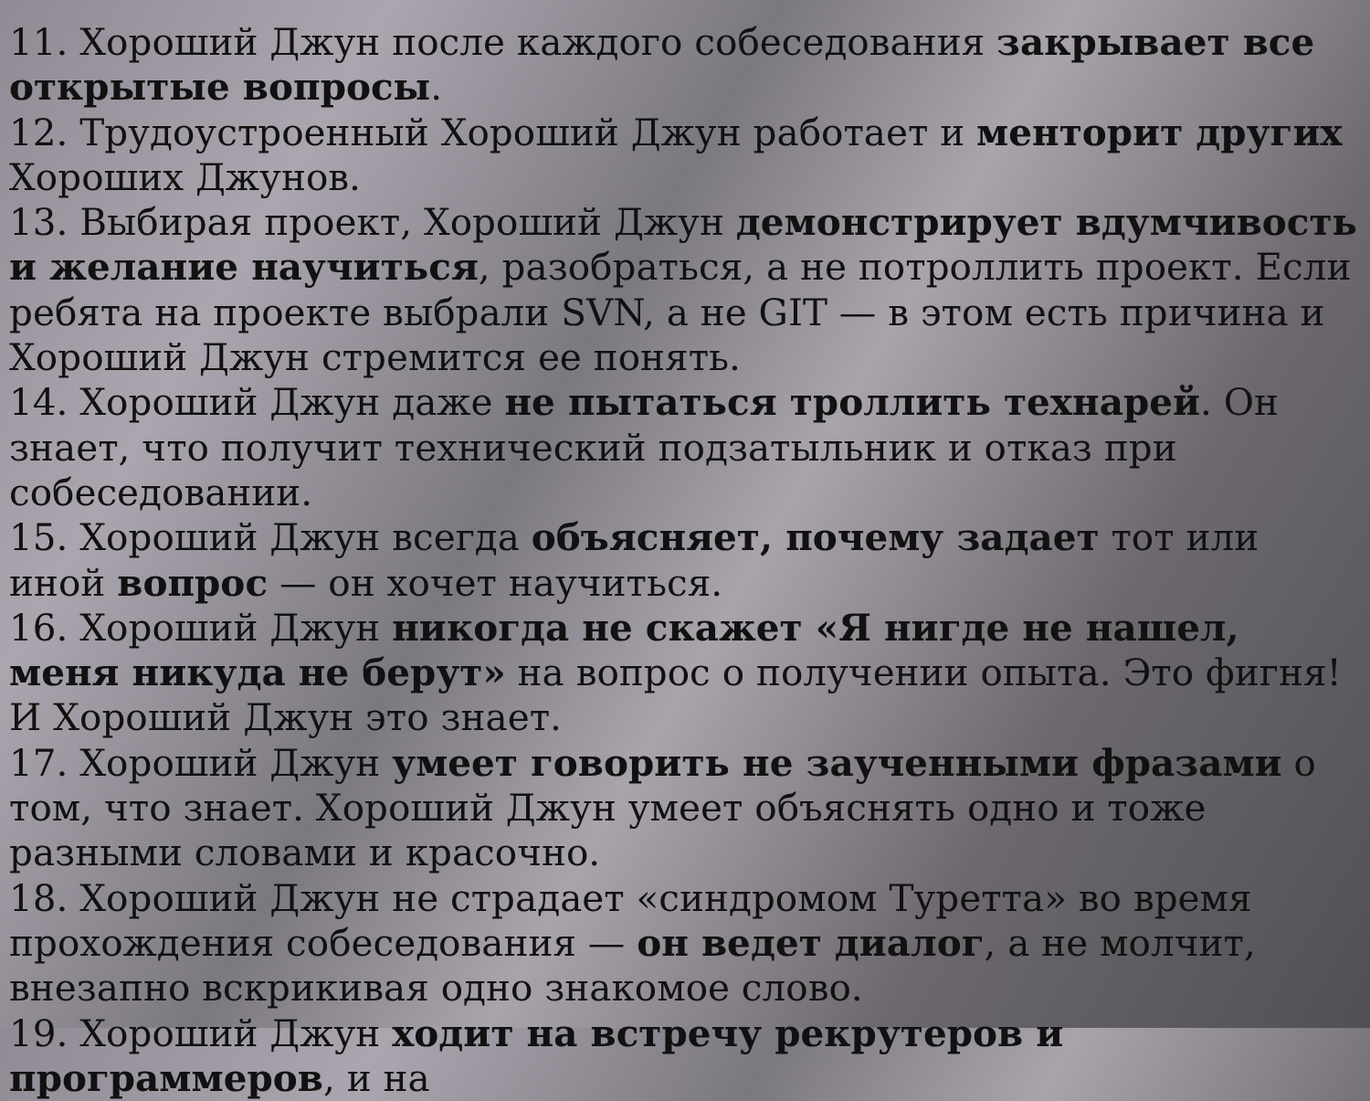11. Хороший Джун после каждого собеседования закрывает все открытые вопросы.
12. Трудоустроенный Хороший Джун работает и менторит других Хороших Джунов.
13. Выбирая проект, Хороший Джун демонстрирует вдумчивость и желание научиться, разобраться, а не потроллить проект. Если ребята на проекте выбрали SVN, а не GIT — в этом есть причина и Хороший Джун стремится ее понять.
14. Хороший Джун даже не пытаться троллить технарей. Он знает, что получит технический подзатыльник и отказ при собеседовании.
15. Хороший Джун всегда объясняет, почему задает тот или иной вопрос — он хочет научиться.
16. Хороший Джун никогда не скажет «Я нигде не нашел, меня никуда не берут» на вопрос о получении опыта. Это фигня! И Хороший Джун это знает.
17. Хороший Джун умеет говорить не заученными фразами о том, что знает. Хороший Джун умеет объяснять одно и тоже разными словами и красочно.
18. Хороший Джун не страдает «синдромом Туретта» во время прохождения собеседования — он ведет диалог, а не молчит, внезапно вскрикивая одно знакомое слово.
19. Хороший Джун ходит на встречу рекрутеров и программеров, и на